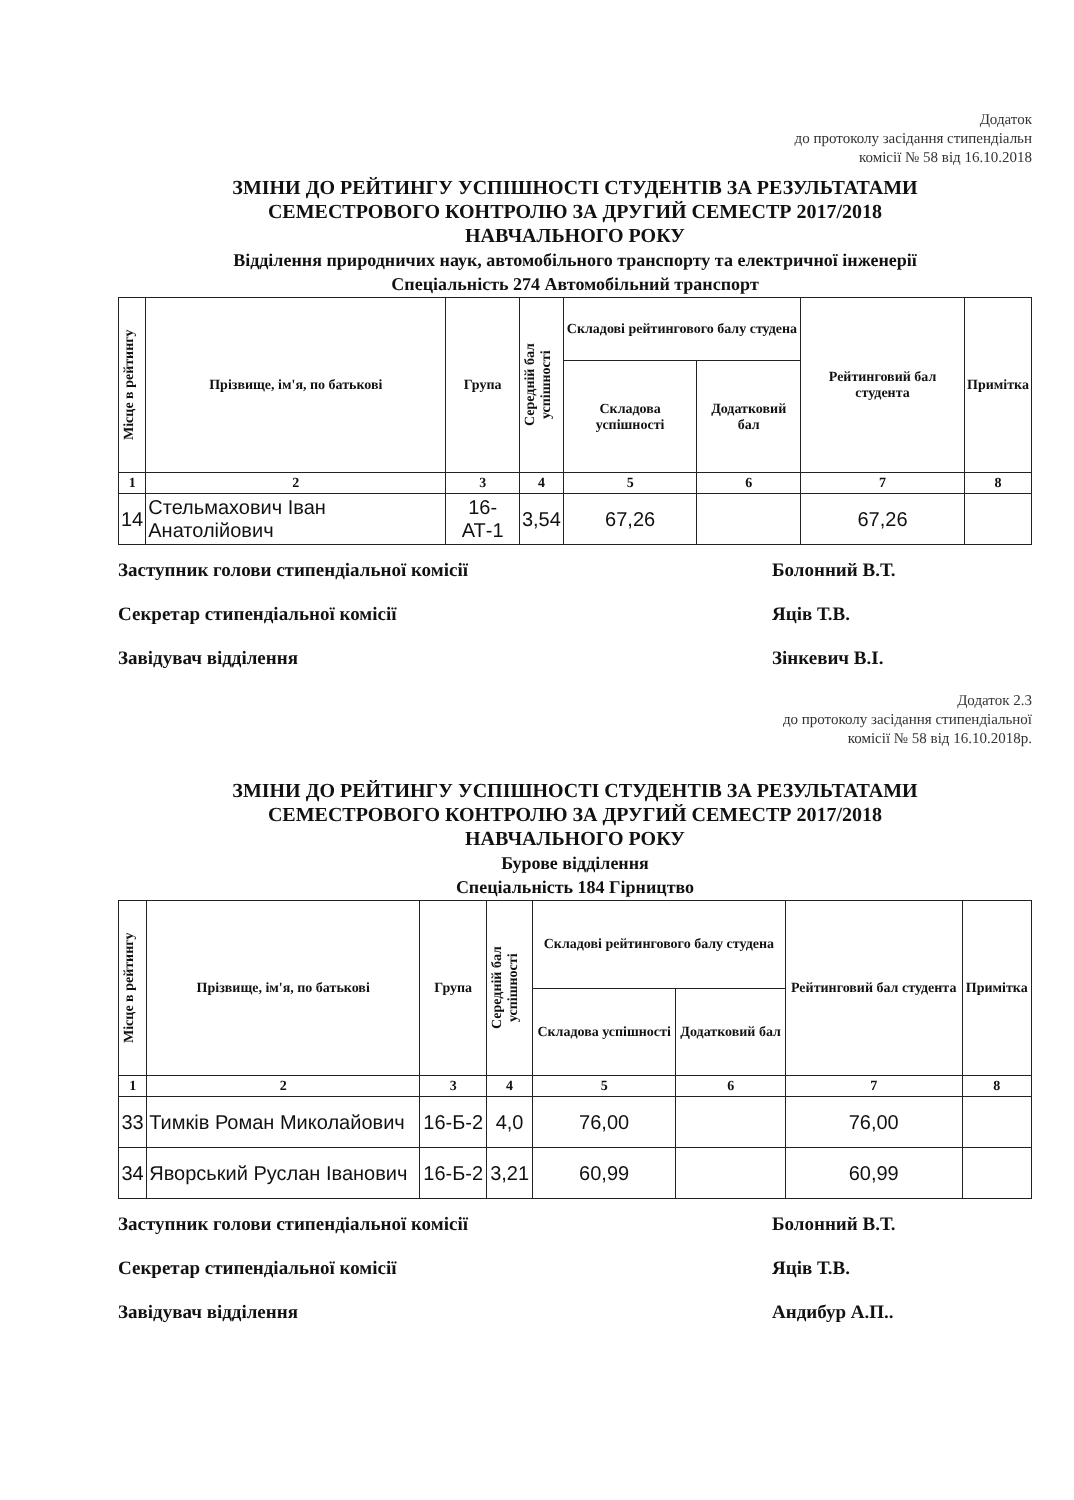Додаток
до протоколу засідання стипендіальн
комісії № 58 від 16.10.2018
ЗМІНИ ДО РЕЙТИНГУ УСПІШНОСТІ СТУДЕНТІВ ЗА РЕЗУЛЬТАТАМИ
СЕМЕСТРОВОГО КОНТРОЛЮ ЗА ДРУГИЙ СЕМЕСТР 2017/2018
НАВЧАЛЬНОГО РОКУ
Відділення природничих наук, автомобільного транспорту та електричної інженерії
Спеціальність 274 Автомобільний транспорт
| Місце в рейтингу | Прізвище, ім'я, по батькові | Група | Середній бал успішності | Складові рейтингового балу студена | | Рейтинговий бал студента | Примітка |
| --- | --- | --- | --- | --- | --- | --- | --- |
| | | | | Складова успішності | Додатковий бал | | |
| 1 | 2 | 3 | 4 | 5 | 6 | 7 | 8 |
| 14 | Стельмахович Іван Анатолійович | 16-АТ-1 | 3,54 | 67,26 | | 67,26 | |
Заступник голови стипендіальної комісії Болонний В.Т.
Секретар стипендіальної комісії Яців Т.В.
Завідувач відділення Зінкевич В.І.
Додаток 2.3
до протоколу засідання стипендіальної
комісії № 58 від 16.10.2018р.
ЗМІНИ ДО РЕЙТИНГУ УСПІШНОСТІ СТУДЕНТІВ ЗА РЕЗУЛЬТАТАМИ
СЕМЕСТРОВОГО КОНТРОЛЮ ЗА ДРУГИЙ СЕМЕСТР 2017/2018
НАВЧАЛЬНОГО РОКУ
Бурове відділення
Спеціальність 184 Гірництво
| Місце в рейтингу | Прізвище, ім'я, по батькові | Група | Середній бал успішності | Складові рейтингового балу студена | | Рейтинговий бал студента | Примітка |
| --- | --- | --- | --- | --- | --- | --- | --- |
| | | | | Складова успішності | Додатковий бал | | |
| 1 | 2 | 3 | 4 | 5 | 6 | 7 | 8 |
| 33 | Тимків Роман Миколайович | 16-Б-2 | 4,0 | 76,00 | | 76,00 | |
| 34 | Яворський Руслан Іванович | 16-Б-2 | 3,21 | 60,99 | | 60,99 | |
Заступник голови стипендіальної комісії Болонний В.Т.
Секретар стипендіальної комісії Яців Т.В.
Завідувач відділення Андибур А.П..